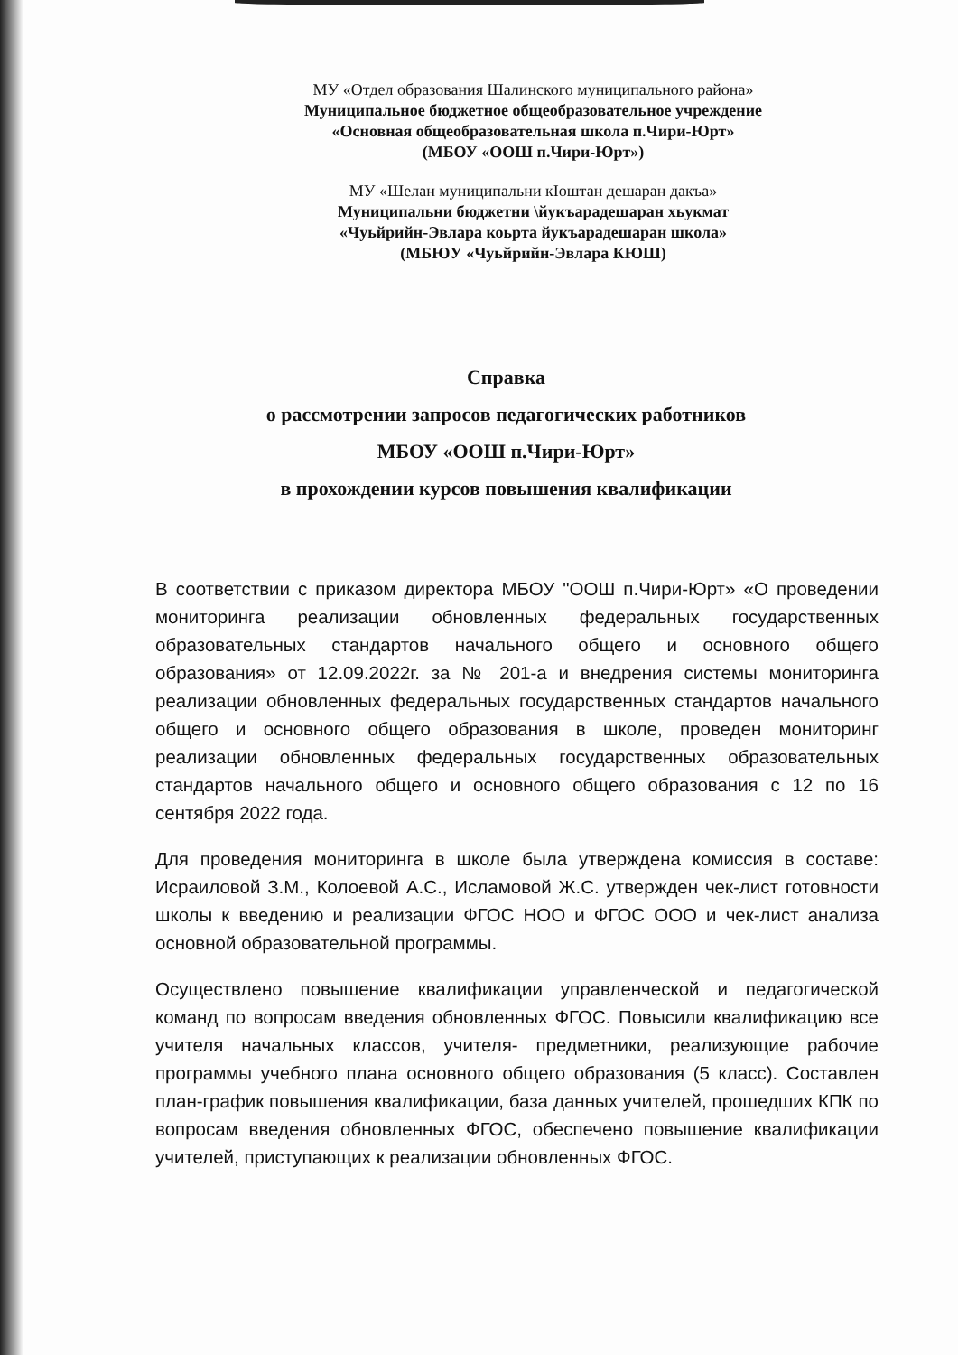МУ «Отдел образования Шалинского муниципального района»
Муниципальное бюджетное общеобразовательное учреждение
«Основная общеобразовательная школа п.Чири-Юрт»
(МБОУ «ООШ п.Чири-Юрт»)
МУ «Шелан муниципальни кIоштан дешаран дакъа»
Муниципальни бюджетни \йукъарадешаран хьукмат
«Чуьйрийн-Эвлара коьрта йукъарадешаран школа»
(МБЮУ «Чуьйрийн-Эвлара КЮШ)
Справка
о рассмотрении запросов педагогических работников
МБОУ «ООШ п.Чири-Юрт»
в прохождении курсов повышения квалификации
В соответствии с приказом директора МБОУ "ООШ п.Чири-Юрт» «О проведении мониторинга реализации обновленных федеральных государственных образовательных стандартов начального общего и основного общего образования» от 12.09.2022г. за № 201-а и внедрения системы мониторинга реализации обновленных федеральных государственных стандартов начального общего и основного общего образования в школе, проведен мониторинг реализации обновленных федеральных государственных образовательных стандартов начального общего и основного общего образования с 12 по 16 сентября 2022 года.
Для проведения мониторинга в школе была утверждена комиссия в составе: Исраиловой З.М., Колоевой А.С., Исламовой Ж.С. утвержден чек-лист готовности школы к введению и реализации ФГОС НОО и ФГОС ООО и чек-лист анализа основной образовательной программы.
Осуществлено повышение квалификации управленческой и педагогической команд по вопросам введения обновленных ФГОС. Повысили квалификацию все учителя начальных классов, учителя- предметники, реализующие рабочие программы учебного плана основного общего образования (5 класс). Составлен план-график повышения квалификации, база данных учителей, прошедших КПК по вопросам введения обновленных ФГОС, обеспечено повышение квалификации учителей, приступающих к реализации обновленных ФГОС.